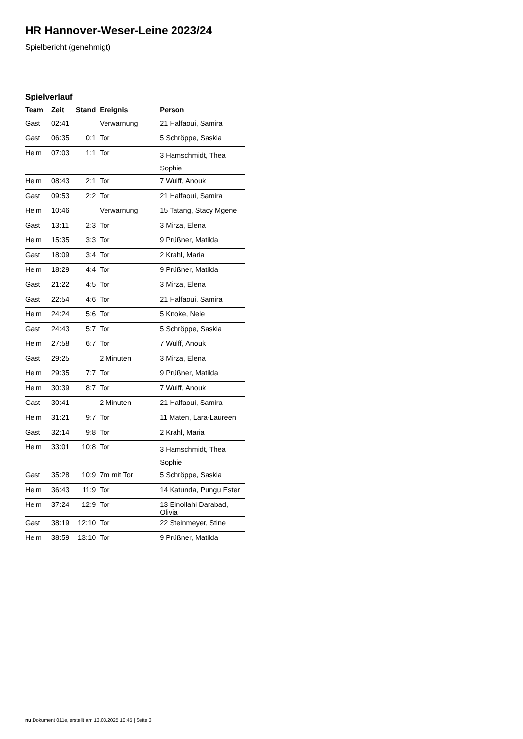HR Hannover-Weser-Leine 2023/24
Spielbericht (genehmigt)
Spielverlauf
| Team | Zeit | Stand | Ereignis | Person |
| --- | --- | --- | --- | --- |
| Gast | 02:41 | | Verwarnung | 21 Halfaoui, Samira |
| Gast | 06:35 | 0:1 | Tor | 5 Schröppe, Saskia |
| Heim | 07:03 | 1:1 | Tor | 3 Hamschmidt, Thea Sophie |
| Heim | 08:43 | 2:1 | Tor | 7 Wulff, Anouk |
| Gast | 09:53 | 2:2 | Tor | 21 Halfaoui, Samira |
| Heim | 10:46 | | Verwarnung | 15 Tatang, Stacy Mgene |
| Gast | 13:11 | 2:3 | Tor | 3 Mirza, Elena |
| Heim | 15:35 | 3:3 | Tor | 9 Prüßner, Matilda |
| Gast | 18:09 | 3:4 | Tor | 2 Krahl, Maria |
| Heim | 18:29 | 4:4 | Tor | 9 Prüßner, Matilda |
| Gast | 21:22 | 4:5 | Tor | 3 Mirza, Elena |
| Gast | 22:54 | 4:6 | Tor | 21 Halfaoui, Samira |
| Heim | 24:24 | 5:6 | Tor | 5 Knoke, Nele |
| Gast | 24:43 | 5:7 | Tor | 5 Schröppe, Saskia |
| Heim | 27:58 | 6:7 | Tor | 7 Wulff, Anouk |
| Gast | 29:25 | | 2 Minuten | 3 Mirza, Elena |
| Heim | 29:35 | 7:7 | Tor | 9 Prüßner, Matilda |
| Heim | 30:39 | 8:7 | Tor | 7 Wulff, Anouk |
| Gast | 30:41 | | 2 Minuten | 21 Halfaoui, Samira |
| Heim | 31:21 | 9:7 | Tor | 11 Maten, Lara-Laureen |
| Gast | 32:14 | 9:8 | Tor | 2 Krahl, Maria |
| Heim | 33:01 | 10:8 | Tor | 3 Hamschmidt, Thea Sophie |
| Gast | 35:28 | 10:9 | 7m mit Tor | 5 Schröppe, Saskia |
| Heim | 36:43 | 11:9 | Tor | 14 Katunda, Pungu Ester |
| Heim | 37:24 | 12:9 | Tor | 13 Einollahi Darabad, Olivia |
| Gast | 38:19 | 12:10 | Tor | 22 Steinmeyer, Stine |
| Heim | 38:59 | 13:10 | Tor | 9 Prüßner, Matilda |
nu.Dokument 011e, erstellt am 13.03.2025 10:45 | Seite 3